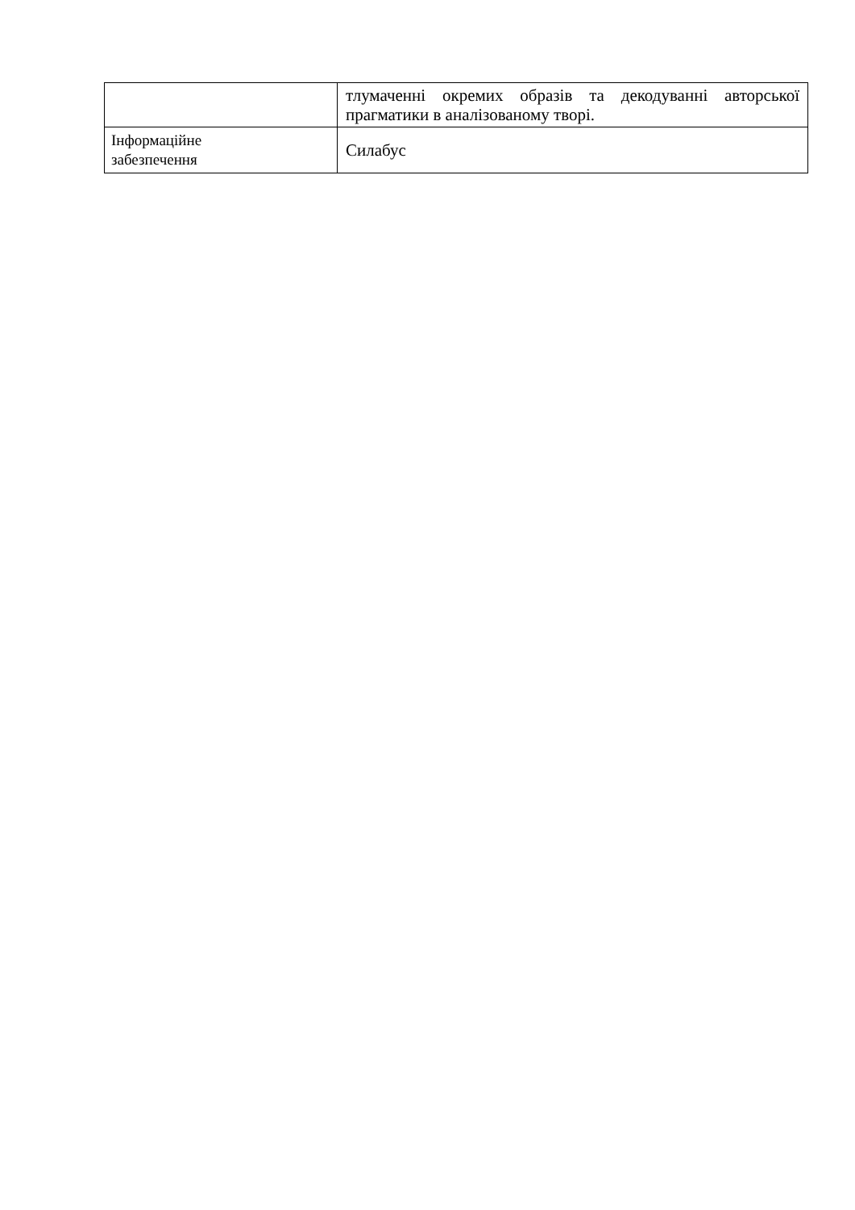| | тлумаченні окремих образів та декодуванні авторської прагматики в аналізованому творі. |
| Інформаційне забезпечення | Силабус |